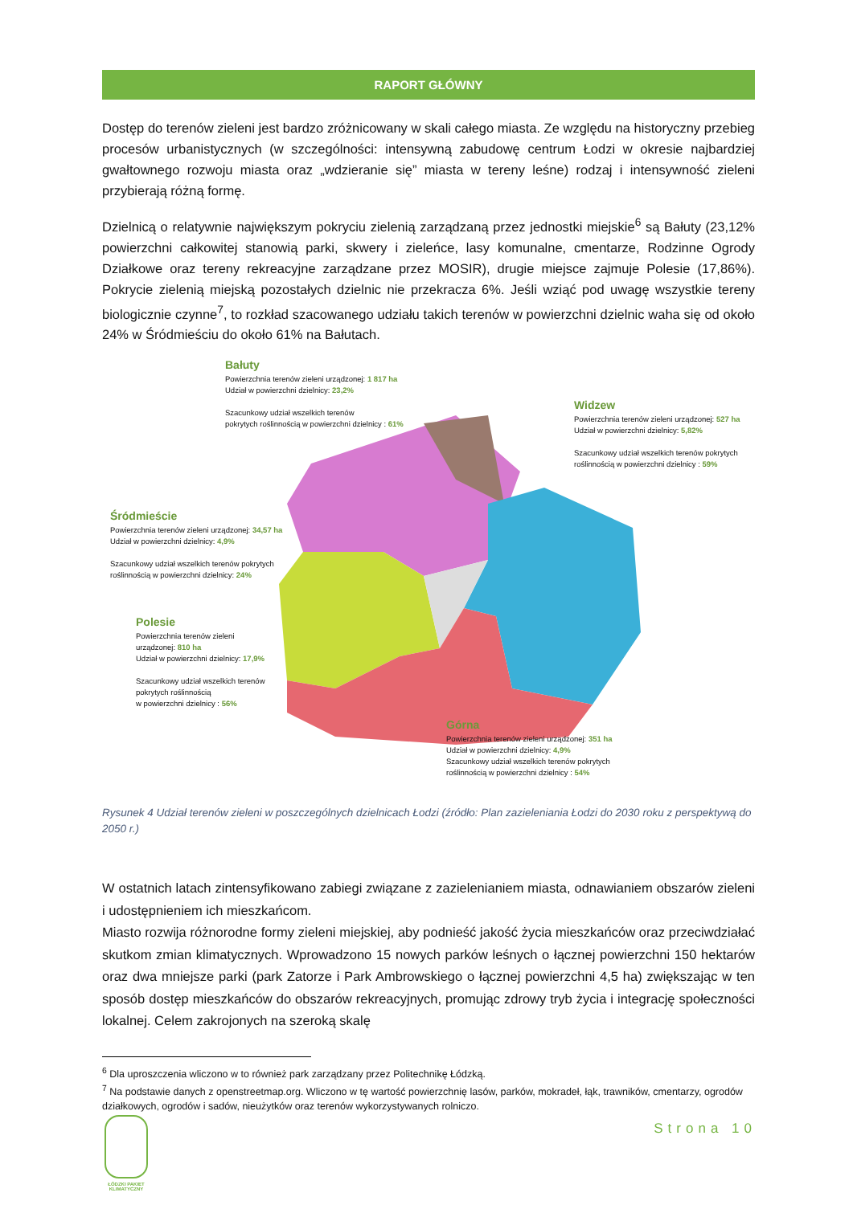RAPORT GŁÓWNY
Dostęp do terenów zieleni jest bardzo zróżnicowany w skali całego miasta. Ze względu na historyczny przebieg procesów urbanistycznych (w szczególności: intensywną zabudowę centrum Łodzi w okresie najbardziej gwałtownego rozwoju miasta oraz „wdzieranie się” miasta w tereny leśne) rodzaj i intensywność zieleni przybierają różną formę.
Dzielnicą o relatywnie największym pokryciu zielenią zarządzaną przez jednostki miejskie<sup>6</sup> są Bałuty (23,12% powierzchni całkowitej stanowią parki, skwery i zieleńce, lasy komunalne, cmentarze, Rodzinne Ogrody Działkowe oraz tereny rekreacyjne zarządzane przez MOSIR), drugie miejsce zajmuje Polesie (17,86%). Pokrycie zielenią miejską pozostałych dzielnic nie przekracza 6%. Jeśli wziąć pod uwagę wszystkie tereny biologicznie czynne<sup>7</sup>, to rozkład szacowanego udziału takich terenów w powierzchni dzielnic waha się od około 24% w Śródmieściu do około 61% na Bałutach.
Bałuty
Powierzchnia terenów zieleni urządzonej: 1 817 ha
Udział w powierzchni dzielnicy: 23,2%
Szacunkowy udział wszelkich terenów
pokrytych roślinnością w powierzchni dzielnicy : 61%
Widzew
Powierzchnia terenów zieleni urządzonej: 527 ha
Udział w powierzchni dzielnicy: 5,82%
Szacunkowy udział wszelkich terenów pokrytych
roślinnością w powierzchni dzielnicy : 59%
Śródmieście
Powierzchnia terenów zieleni urządzonej: 34,57 ha
Udział w powierzchni dzielnicy: 4,9%
Szacunkowy udział wszelkich terenów pokrytych
roślinnością w powierzchni dzielnicy: 24%
Polesie
Powierzchnia terenów zieleni
urządzonej: 810 ha
Udział w powierzchni dzielnicy: 17,9%
Szacunkowy udział wszelkich terenów
pokrytych roślinnością
w powierzchni dzielnicy : 56%
Górna
Powierzchnia terenów zieleni urządzonej: 351 ha
Udział w powierzchni dzielnicy: 4,9%
Szacunkowy udział wszelkich terenów pokrytych
roślinnością w powierzchni dzielnicy : 54%
Rysunek 4 Udział terenów zieleni w poszczególnych dzielnicach Łodzi (źródło: Plan zazieleniania Łodzi do 2030 roku z perspektywą do 2050 r.)
W ostatnich latach zintensyfikowano zabiegi związane z zazielenianiem miasta, odnawianiem obszarów zieleni i udostępnieniem ich mieszkańcom.
Miasto rozwija różnorodne formy zieleni miejskiej, aby podnieść jakość życia mieszkańców oraz przeciwdziałać skutkom zmian klimatycznych. Wprowadzono 15 nowych parków leśnych o łącznej powierzchni 150 hektarów oraz dwa mniejsze parki (park Zatorze i Park Ambrowskiego o łącznej powierzchni 4,5 ha) zwiększając w ten sposób dostęp mieszkańców do obszarów rekreacyjnych, promując zdrowy tryb życia i integrację społeczności lokalnej. Celem zakrojonych na szeroką skalę
<sup>6</sup> Dla uproszczenia wliczono w to również park zarządzany przez Politechnikę Łódzką.
<sup>7</sup> Na podstawie danych z openstreetmap.org. Wliczono w tę wartość powierzchnię lasów, parków, mokradeł, łąk, trawników, cmentarzy, ogrodów działkowych, ogrodów i sadów, nieużytków oraz terenów wykorzystywanych rolniczo.
Strona 10
ŁÓDZKI PAKIET KLIMATYCZNY